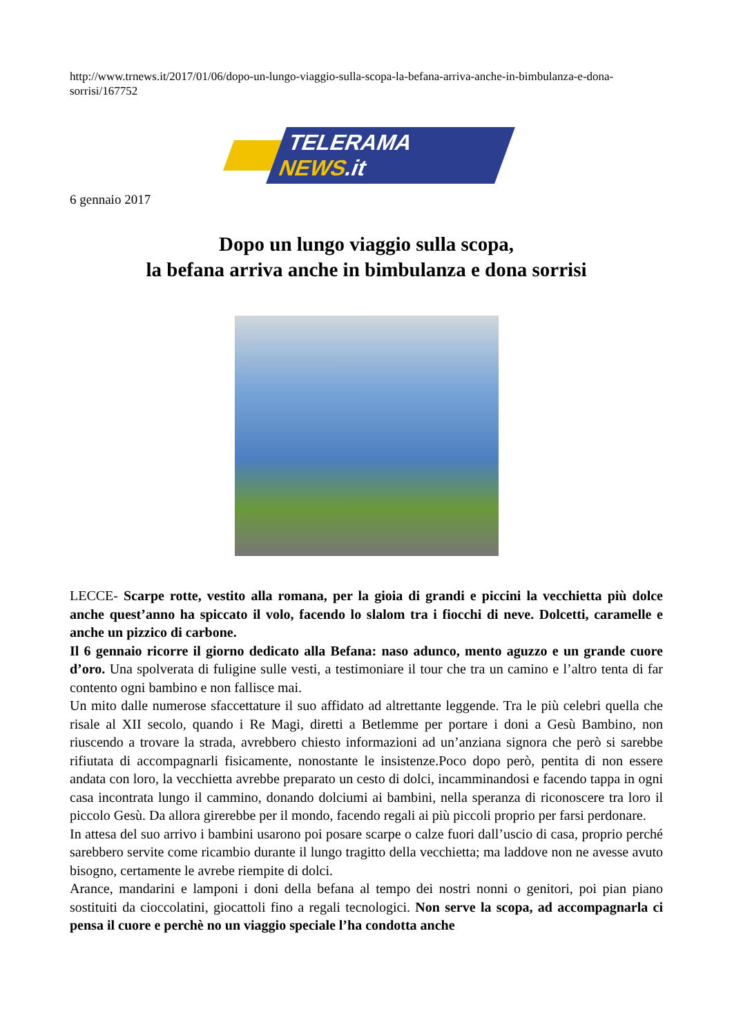http://www.trnews.it/2017/01/06/dopo-un-lungo-viaggio-sulla-scopa-la-befana-arriva-anche-in-bimbulanza-e-dona-sorrisi/167752
TELERAMA NEWS.it
6 gennaio 2017
Dopo un lungo viaggio sulla scopa,
la befana arriva anche in bimbulanza e dona sorrisi
LECCE- Scarpe rotte, vestito alla romana, per la gioia di grandi e piccini la vecchietta più dolce anche quest’anno ha spiccato il volo, facendo lo slalom tra i fiocchi di neve. Dolcetti, caramelle e anche un pizzico di carbone.
Il 6 gennaio ricorre il giorno dedicato alla Befana: naso adunco, mento aguzzo e un grande cuore d’oro. Una spolverata di fuligine sulle vesti, a testimoniare il tour che tra un camino e l’altro tenta di far contento ogni bambino e non fallisce mai.
Un mito dalle numerose sfaccettature il suo affidato ad altrettante leggende. Tra le più celebri quella che risale al XII secolo, quando i Re Magi, diretti a Betlemme per portare i doni a Gesù Bambino, non riuscendo a trovare la strada, avrebbero chiesto informazioni ad un’anziana signora che però si sarebbe rifiutata di accompagnarli fisicamente, nonostante le insistenze.Poco dopo però, pentita di non essere andata con loro, la vecchietta avrebbe preparato un cesto di dolci, incamminandosi e facendo tappa in ogni casa incontrata lungo il cammino, donando dolciumi ai bambini, nella speranza di riconoscere tra loro il piccolo Gesù. Da allora girerebbe per il mondo, facendo regali ai più piccoli proprio per farsi perdonare.
In attesa del suo arrivo i bambini usarono poi posare scarpe o calze fuori dall’uscio di casa, proprio perché sarebbero servite come ricambio durante il lungo tragitto della vecchietta; ma laddove non ne avesse avuto bisogno, certamente le avrebe riempite di dolci.
Arance, mandarini e lamponi i doni della befana al tempo dei nostri nonni o genitori, poi pian piano sostituiti da cioccolatini, giocattoli fino a regali tecnologici. Non serve la scopa, ad accompagnarla ci pensa il cuore e perchè no un viaggio speciale l’ha condotta anche